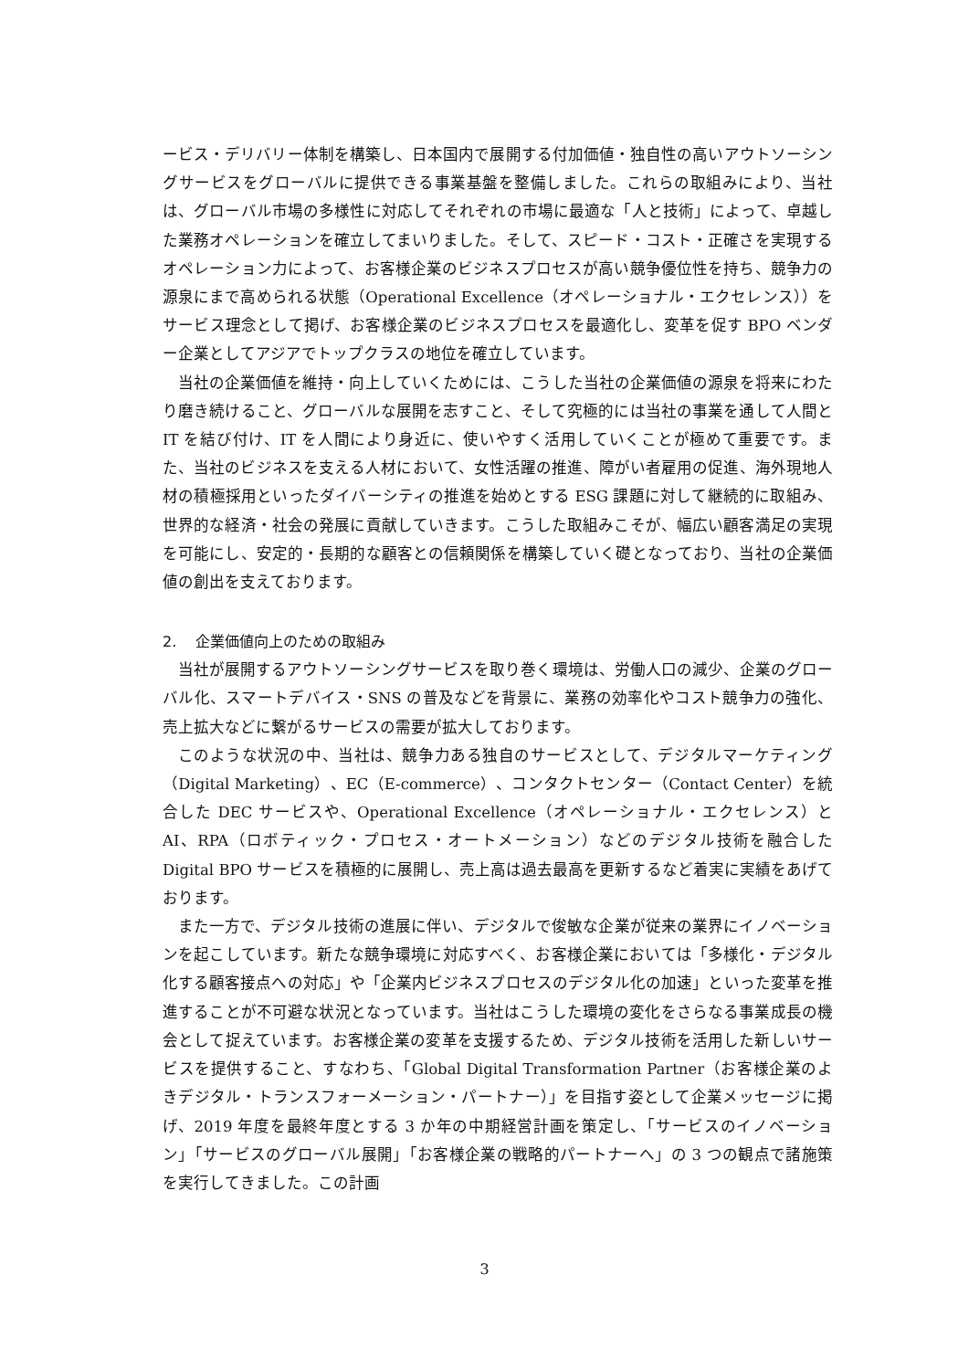ービス・デリバリー体制を構築し、日本国内で展開する付加価値・独自性の高いアウトソーシングサービスをグローバルに提供できる事業基盤を整備しました。これらの取組みにより、当社は、グローバル市場の多様性に対応してそれぞれの市場に最適な「人と技術」によって、卓越した業務オペレーションを確立してまいりました。そして、スピード・コスト・正確さを実現するオペレーション力によって、お客様企業のビジネスプロセスが高い競争優位性を持ち、競争力の源泉にまで高められる状態（Operational Excellence（オペレーショナル・エクセレンス））をサービス理念として掲げ、お客様企業のビジネスプロセスを最適化し、変革を促す BPO ベンダー企業としてアジアでトップクラスの地位を確立しています。
当社の企業価値を維持・向上していくためには、こうした当社の企業価値の源泉を将来にわたり磨き続けること、グローバルな展開を志すこと、そして究極的には当社の事業を通して人間と IT を結び付け、IT を人間により身近に、使いやすく活用していくことが極めて重要です。また、当社のビジネスを支える人材において、女性活躍の推進、障がい者雇用の促進、海外現地人材の積極採用といったダイバーシティの推進を始めとする ESG 課題に対して継続的に取組み、世界的な経済・社会の発展に貢献していきます。こうした取組みこそが、幅広い顧客満足の実現を可能にし、安定的・長期的な顧客との信頼関係を構築していく礎となっており、当社の企業価値の創出を支えております。
2. 企業価値向上のための取組み
当社が展開するアウトソーシングサービスを取り巻く環境は、労働人口の減少、企業のグローバル化、スマートデバイス・SNS の普及などを背景に、業務の効率化やコスト競争力の強化、売上拡大などに繋がるサービスの需要が拡大しております。
このような状況の中、当社は、競争力ある独自のサービスとして、デジタルマーケティング（Digital Marketing）、EC（E-commerce）、コンタクトセンター（Contact Center）を統合した DEC サービスや、Operational Excellence（オペレーショナル・エクセレンス）と AI、RPA（ロボティック・プロセス・オートメーション）などのデジタル技術を融合した Digital BPO サービスを積極的に展開し、売上高は過去最高を更新するなど着実に実績をあげております。
また一方で、デジタル技術の進展に伴い、デジタルで俊敏な企業が従来の業界にイノベーションを起こしています。新たな競争環境に対応すべく、お客様企業においては「多様化・デジタル化する顧客接点への対応」や「企業内ビジネスプロセスのデジタル化の加速」といった変革を推進することが不可避な状況となっています。当社はこうした環境の変化をさらなる事業成長の機会として捉えています。お客様企業の変革を支援するため、デジタル技術を活用した新しいサービスを提供すること、すなわち、「Global Digital Transformation Partner（お客様企業のよきデジタル・トランスフォーメーション・パートナー）」を目指す姿として企業メッセージに掲げ、2019 年度を最終年度とする 3 か年の中期経営計画を策定し、「サービスのイノベーション」「サービスのグローバル展開」「お客様企業の戦略的パートナーへ」の 3 つの観点で諸施策を実行してきました。この計画
3